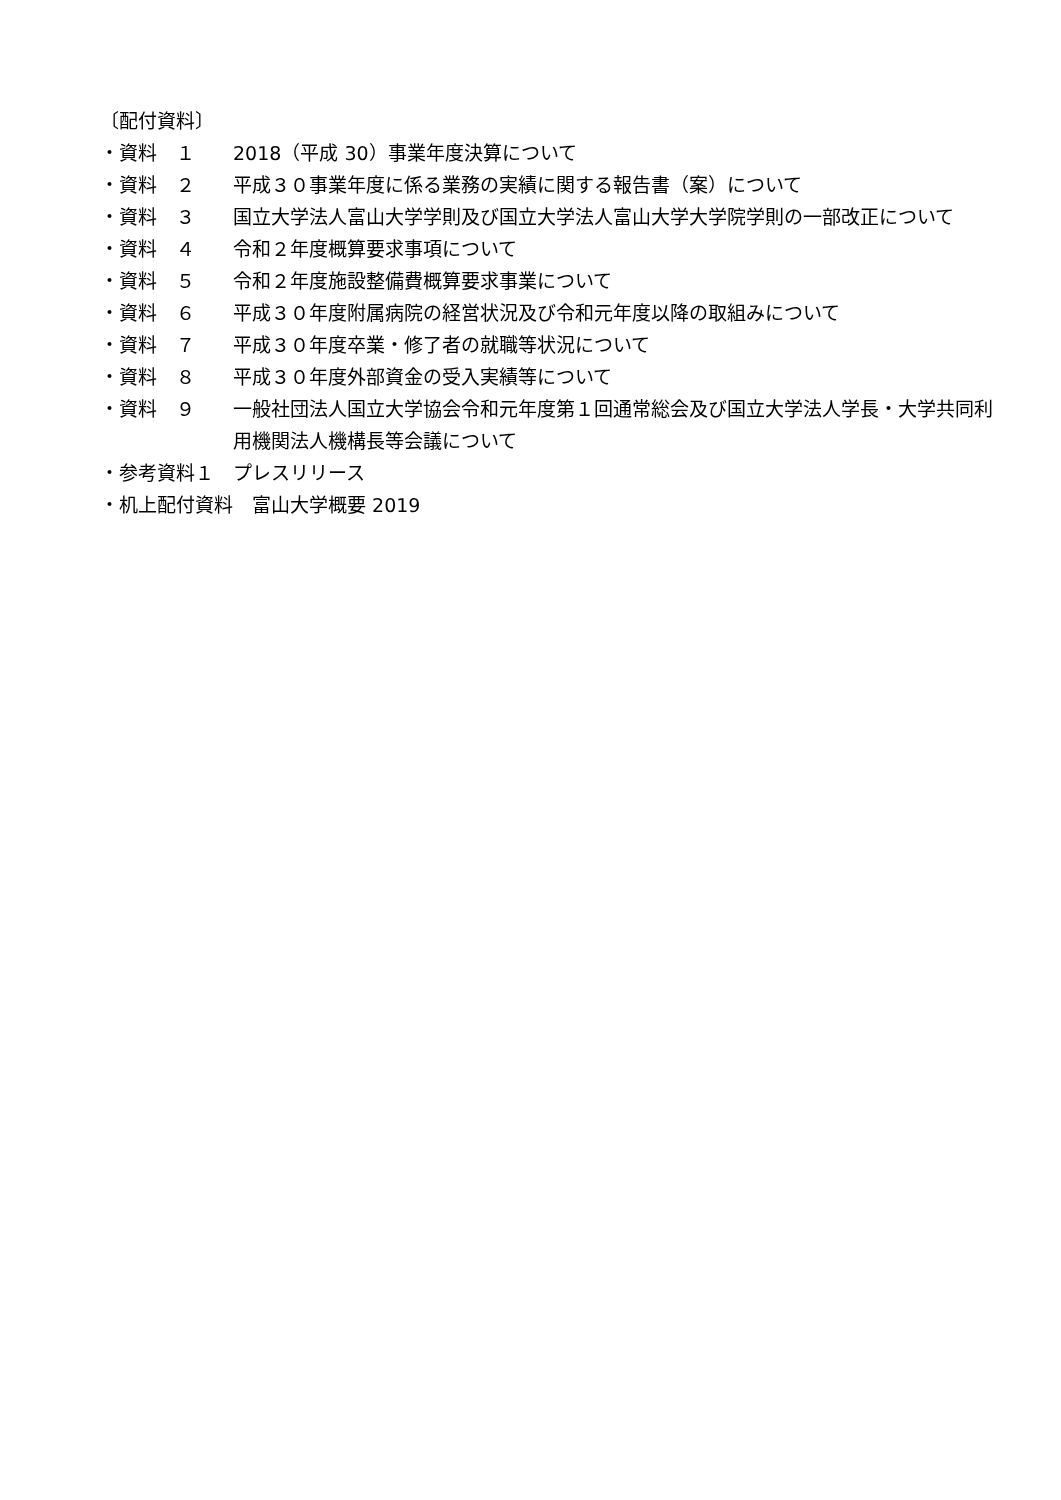〔配付資料〕
・資料　１
2018（平成 30）事業年度決算について
・資料　２
平成３０事業年度に係る業務の実績に関する報告書（案）について
・資料　３
国立大学法人富山大学学則及び国立大学法人富山大学大学院学則の一部改正について
・資料　４
令和２年度概算要求事項について
・資料　５
令和２年度施設整備費概算要求事業について
・資料　６
平成３０年度附属病院の経営状況及び令和元年度以降の取組みについて
・資料　７
平成３０年度卒業・修了者の就職等状況について
・資料　８
平成３０年度外部資金の受入実績等について
・資料　９
一般社団法人国立大学協会令和元年度第１回通常総会及び国立大学法人学長・大学共同利用機関法人機構長等会議について
・参考資料１　プレスリリース
・机上配付資料　富山大学概要 2019